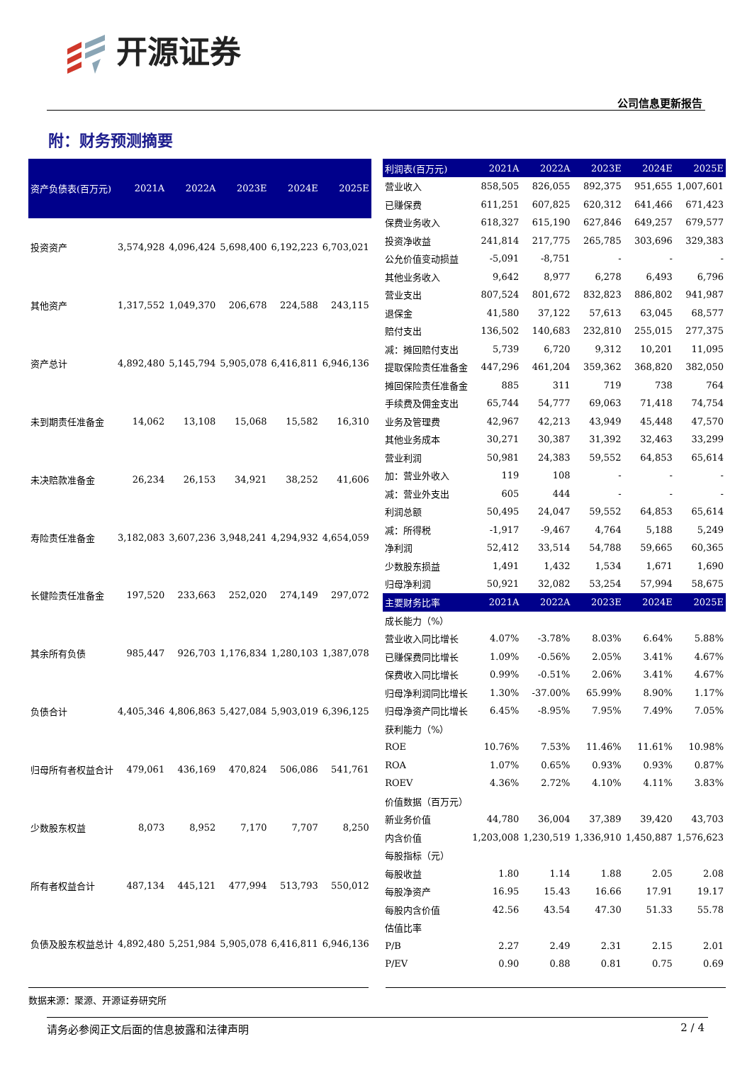开源证券
公司信息更新报告
附：财务预测摘要
| 资产负债表(百万元) | 2021A | 2022A | 2023E | 2024E | 2025E |
| --- | --- | --- | --- | --- | --- |
| 投资资产 | 3,574,928 | 4,096,424 | 5,698,400 | 6,192,223 | 6,703,021 |
| 其他资产 | 1,317,552 | 1,049,370 | 206,678 | 224,588 | 243,115 |
| 资产总计 | 4,892,480 | 5,145,794 | 5,905,078 | 6,416,811 | 6,946,136 |
| 未到期责任准备金 | 14,062 | 13,108 | 15,068 | 15,582 | 16,310 |
| 未决赔款准备金 | 26,234 | 26,153 | 34,921 | 38,252 | 41,606 |
| 寿险责任准备金 | 3,182,083 | 3,607,236 | 3,948,241 | 4,294,932 | 4,654,059 |
| 长健险责任准备金 | 197,520 | 233,663 | 252,020 | 274,149 | 297,072 |
| 其余所有负债 | 985,447 | 926,703 | 1,176,834 | 1,280,103 | 1,387,078 |
| 负债合计 | 4,405,346 | 4,806,863 | 5,427,084 | 5,903,019 | 6,396,125 |
| 归母所有者权益合计 | 479,061 | 436,169 | 470,824 | 506,086 | 541,761 |
| 少数股东权益 | 8,073 | 8,952 | 7,170 | 7,707 | 8,250 |
| 所有者权益合计 | 487,134 | 445,121 | 477,994 | 513,793 | 550,012 |
| 负债及股东权益总计 | 4,892,480 | 5,251,984 | 5,905,078 | 6,416,811 | 6,946,136 |
| 利润表(百万元) | 2021A | 2022A | 2023E | 2024E | 2025E |
| --- | --- | --- | --- | --- | --- |
| 营业收入 | 858,505 | 826,055 | 892,375 | 951,655 | 1,007,601 |
| 已赚保费 | 611,251 | 607,825 | 620,312 | 641,466 | 671,423 |
| 保费业务收入 | 618,327 | 615,190 | 627,846 | 649,257 | 679,577 |
| 投资净收益 | 241,814 | 217,775 | 265,785 | 303,696 | 329,383 |
| 公允价值变动损益 | -5,091 | -8,751 | - | - | - |
| 其他业务收入 | 9,642 | 8,977 | 6,278 | 6,493 | 6,796 |
| 营业支出 | 807,524 | 801,672 | 832,823 | 886,802 | 941,987 |
| 退保金 | 41,580 | 37,122 | 57,613 | 63,045 | 68,577 |
| 赔付支出 | 136,502 | 140,683 | 232,810 | 255,015 | 277,375 |
| 减：摊回赔付支出 | 5,739 | 6,720 | 9,312 | 10,201 | 11,095 |
| 提取保险责任准备金 | 447,296 | 461,204 | 359,362 | 368,820 | 382,050 |
| 摊回保险责任准备金 | 885 | 311 | 719 | 738 | 764 |
| 手续费及佣金支出 | 65,744 | 54,777 | 69,063 | 71,418 | 74,754 |
| 业务及管理费 | 42,967 | 42,213 | 43,949 | 45,448 | 47,570 |
| 其他业务成本 | 30,271 | 30,387 | 31,392 | 32,463 | 33,299 |
| 营业利润 | 50,981 | 24,383 | 59,552 | 64,853 | 65,614 |
| 加：营业外收入 | 119 | 108 | - | - | - |
| 减：营业外支出 | 605 | 444 | - | - | - |
| 利润总额 | 50,495 | 24,047 | 59,552 | 64,853 | 65,614 |
| 减：所得税 | -1,917 | -9,467 | 4,764 | 5,188 | 5,249 |
| 净利润 | 52,412 | 33,514 | 54,788 | 59,665 | 60,365 |
| 少数股东损益 | 1,491 | 1,432 | 1,534 | 1,671 | 1,690 |
| 归母净利润 | 50,921 | 32,082 | 53,254 | 57,994 | 58,675 |
| 主要财务比率 | 2021A | 2022A | 2023E | 2024E | 2025E |
| 成长能力（%） | | | | | |
| 营业收入同比增长 | 4.07% | -3.78% | 8.03% | 6.64% | 5.88% |
| 已赚保费同比增长 | 1.09% | -0.56% | 2.05% | 3.41% | 4.67% |
| 保费收入同比增长 | 0.99% | -0.51% | 2.06% | 3.41% | 4.67% |
| 归母净利润同比增长 | 1.30% | -37.00% | 65.99% | 8.90% | 1.17% |
| 归母净资产同比增长 | 6.45% | -8.95% | 7.95% | 7.49% | 7.05% |
| 获利能力（%） | | | | | |
| ROE | 10.76% | 7.53% | 11.46% | 11.61% | 10.98% |
| ROA | 1.07% | 0.65% | 0.93% | 0.93% | 0.87% |
| ROEV | 4.36% | 2.72% | 4.10% | 4.11% | 3.83% |
| 价值数据（百万元） | | | | | |
| 新业务价值 | 44,780 | 36,004 | 37,389 | 39,420 | 43,703 |
| 内含价值 | 1,203,008 | 1,230,519 | 1,336,910 | 1,450,887 | 1,576,623 |
| 每股指标（元） | | | | | |
| 每股收益 | 1.80 | 1.14 | 1.88 | 2.05 | 2.08 |
| 每股净资产 | 16.95 | 15.43 | 16.66 | 17.91 | 19.17 |
| 每股内含价值 | 42.56 | 43.54 | 47.30 | 51.33 | 55.78 |
| 估值比率 | | | | | |
| P/B | 2.27 | 2.49 | 2.31 | 2.15 | 2.01 |
| P/EV | 0.90 | 0.88 | 0.81 | 0.75 | 0.69 |
数据来源：聚源、开源证券研究所
请务必参阅正文后面的信息披露和法律声明 2 / 4